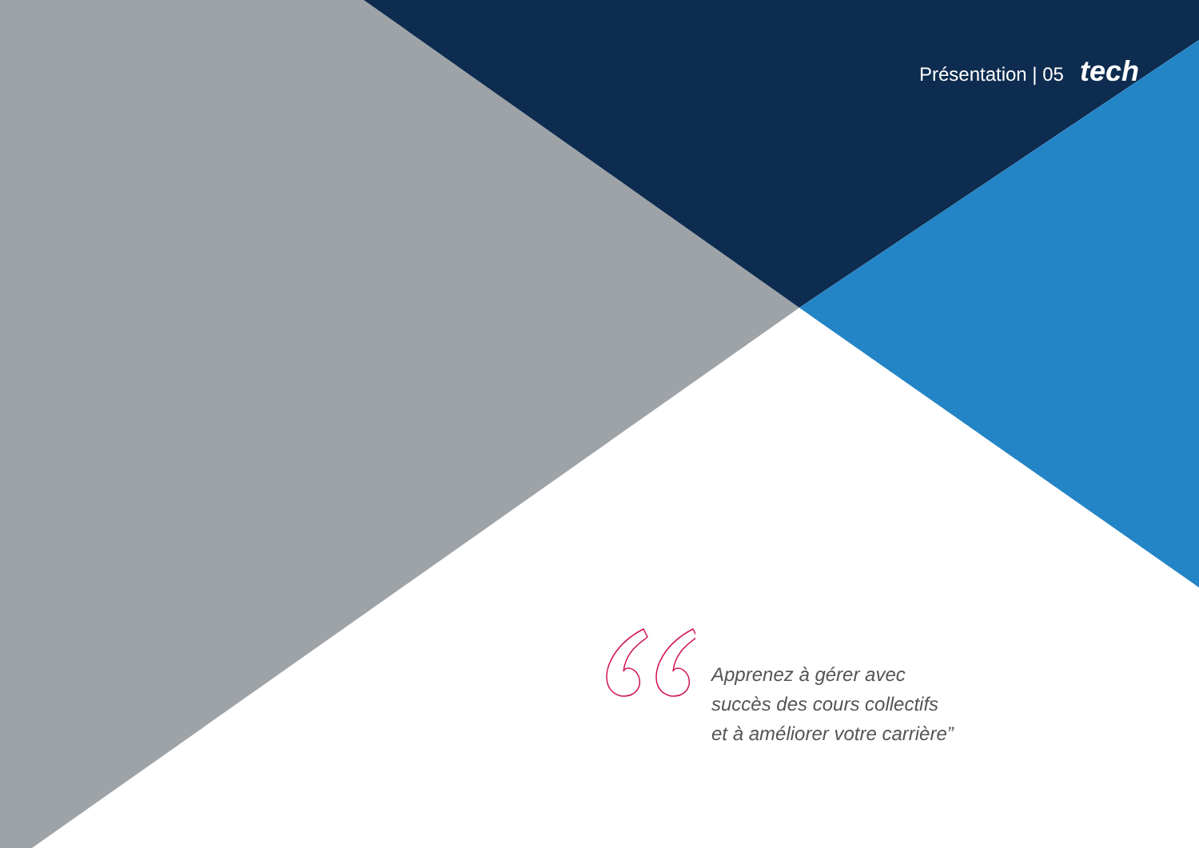Présentation | 05 tech
Apprenez à gérer avec
succès des cours collectifs
et à améliorer votre carrière”